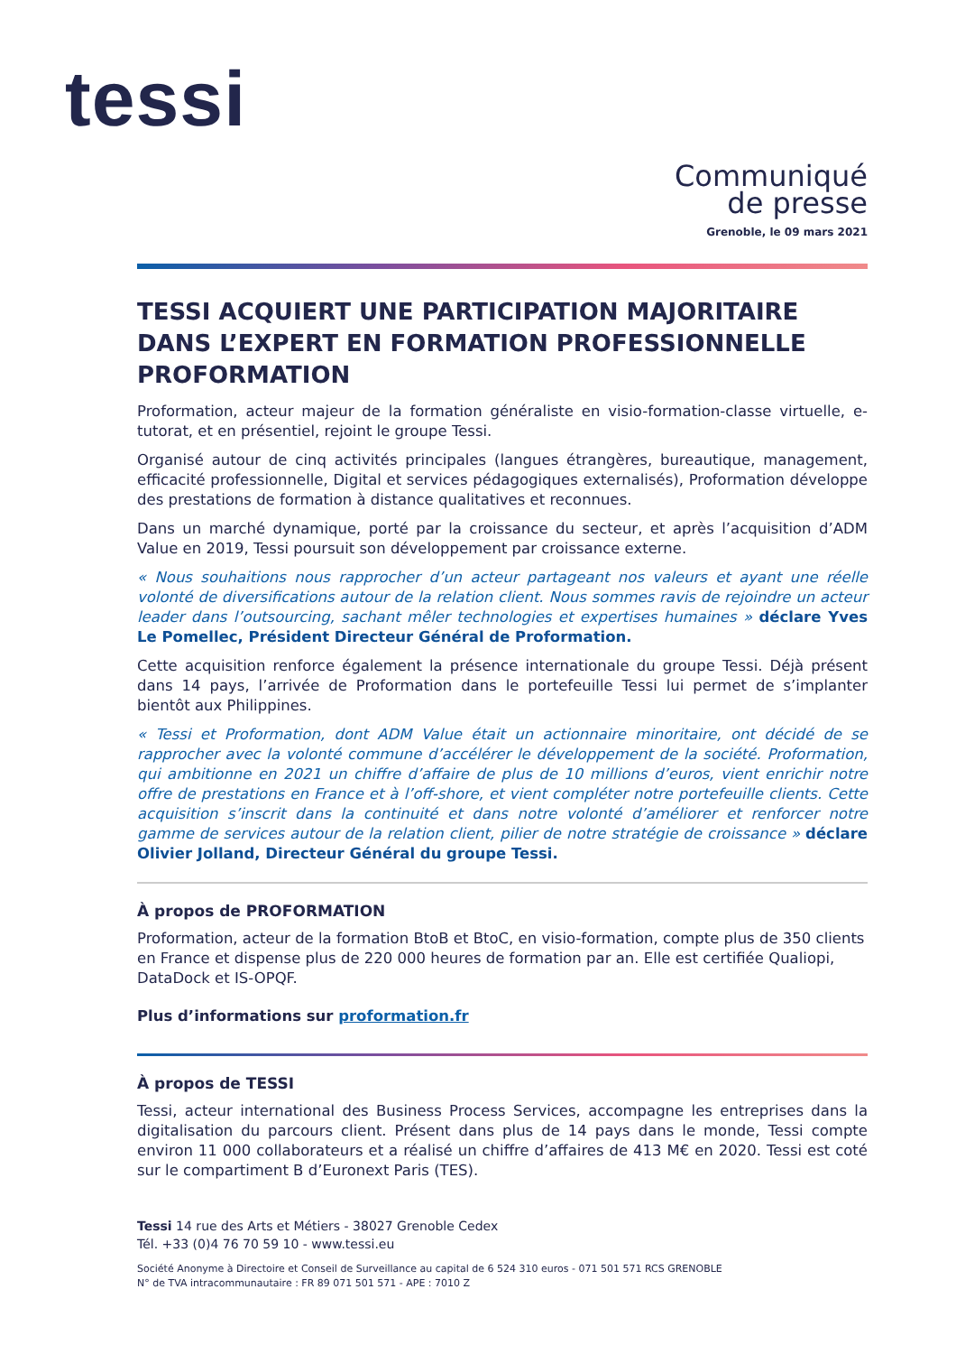tessi
Communiqué
de presse
Grenoble, le 09 mars 2021
TESSI ACQUIERT UNE PARTICIPATION MAJORITAIRE DANS L’EXPERT EN FORMATION PROFESSIONNELLE PROFORMATION
Proformation, acteur majeur de la formation généraliste en visio-formation-classe virtuelle, e-tutorat, et en présentiel, rejoint le groupe Tessi.
Organisé autour de cinq activités principales (langues étrangères, bureautique, management, efficacité professionnelle, Digital et services pédagogiques externalisés), Proformation développe des prestations de formation à distance qualitatives et reconnues.
Dans un marché dynamique, porté par la croissance du secteur, et après l’acquisition d’ADM Value en 2019, Tessi poursuit son développement par croissance externe.
« Nous souhaitions nous rapprocher d’un acteur partageant nos valeurs et ayant une réelle volonté de diversifications autour de la relation client. Nous sommes ravis de rejoindre un acteur leader dans l’outsourcing, sachant mêler technologies et expertises humaines » déclare Yves Le Pomellec, Président Directeur Général de Proformation.
Cette acquisition renforce également la présence internationale du groupe Tessi. Déjà présent dans 14 pays, l’arrivée de Proformation dans le portefeuille Tessi lui permet de s’implanter bientôt aux Philippines.
« Tessi et Proformation, dont ADM Value était un actionnaire minoritaire, ont décidé de se rapprocher avec la volonté commune d’accélérer le développement de la société. Proformation, qui ambitionne en 2021 un chiffre d’affaire de plus de 10 millions d’euros, vient enrichir notre offre de prestations en France et à l’off-shore, et vient compléter notre portefeuille clients. Cette acquisition s’inscrit dans la continuité et dans notre volonté d’améliorer et renforcer notre gamme de services autour de la relation client, pilier de notre stratégie de croissance » déclare Olivier Jolland, Directeur Général du groupe Tessi.
À propos de PROFORMATION
Proformation, acteur de la formation BtoB et BtoC, en visio-formation, compte plus de 350 clients en France et dispense plus de 220 000 heures de formation par an. Elle est certifiée Qualiopi, DataDock et IS-OPQF.
Plus d’informations sur proformation.fr
À propos de TESSI
Tessi, acteur international des Business Process Services, accompagne les entreprises dans la digitalisation du parcours client. Présent dans plus de 14 pays dans le monde, Tessi compte environ 11 000 collaborateurs et a réalisé un chiffre d’affaires de 413 M€ en 2020. Tessi est coté sur le compartiment B d’Euronext Paris (TES).
Tessi 14 rue des Arts et Métiers - 38027 Grenoble Cedex
Tél. +33 (0)4 76 70 59 10 - www.tessi.eu
Société Anonyme à Directoire et Conseil de Surveillance au capital de 6 524 310 euros - 071 501 571 RCS GRENOBLE
N° de TVA intracommunautaire : FR 89 071 501 571 - APE : 7010 Z